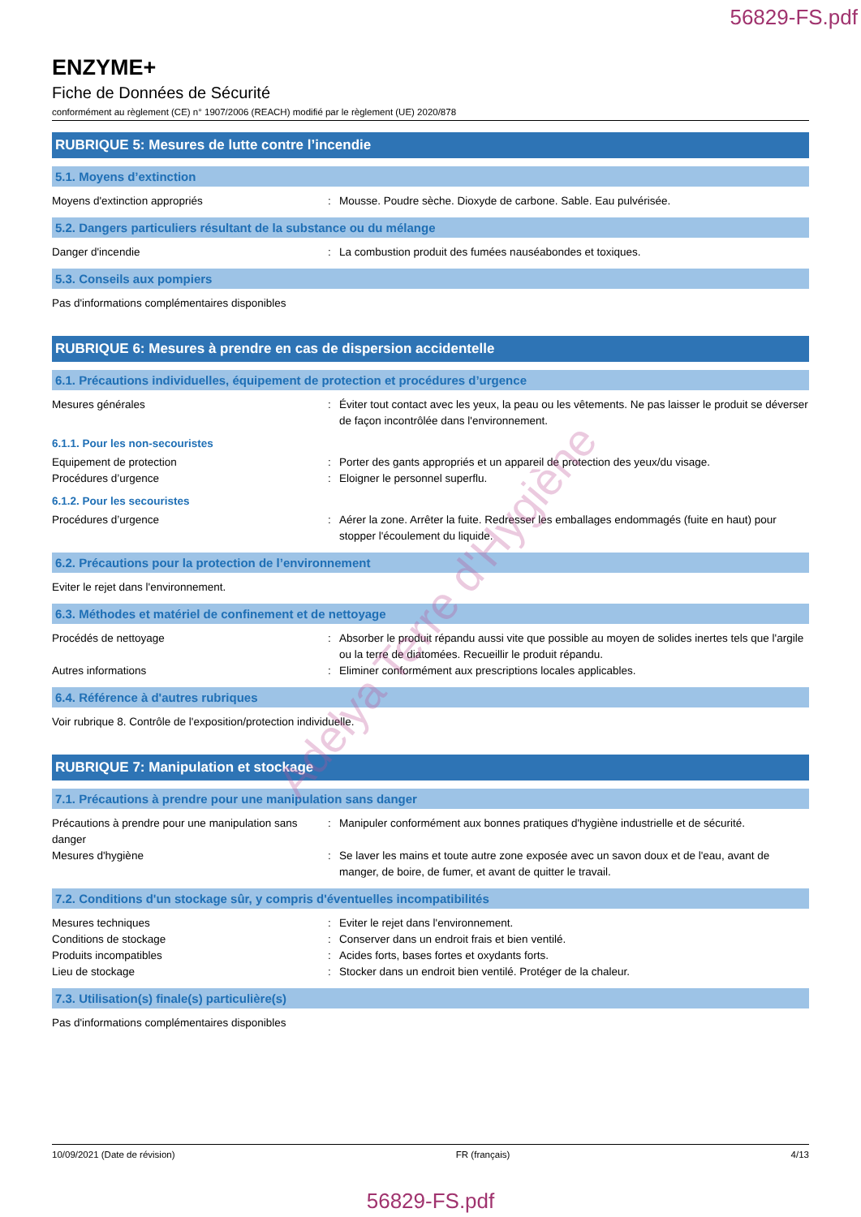56829-FS.pdf
ENZYME+
Fiche de Données de Sécurité
conformément au règlement (CE) n° 1907/2006 (REACH) modifié par le règlement (UE) 2020/878
RUBRIQUE 5: Mesures de lutte contre l’incendie
5.1. Moyens d’extinction
Moyens d'extinction appropriés : Mousse. Poudre sèche. Dioxyde de carbone. Sable. Eau pulvérisée.
5.2. Dangers particuliers résultant de la substance ou du mélange
Danger d'incendie : La combustion produit des fumées nauséabondes et toxiques.
5.3. Conseils aux pompiers
Pas d'informations complémentaires disponibles
RUBRIQUE 6: Mesures à prendre en cas de dispersion accidentelle
6.1. Précautions individuelles, équipement de protection et procédures d’urgence
Mesures générales : Éviter tout contact avec les yeux, la peau ou les vêtements. Ne pas laisser le produit se déverser de façon incontrôlée dans l'environnement.
6.1.1. Pour les non-secouristes
Equipement de protection : Porter des gants appropriés et un appareil de protection des yeux/du visage.
Procédures d’urgence : Eloigner le personnel superflu.
6.1.2. Pour les secouristes
Procédures d’urgence : Aérer la zone. Arrêter la fuite. Redresser les emballages endommagés (fuite en haut) pour stopper l'écoulement du liquide.
6.2. Précautions pour la protection de l’environnement
Eviter le rejet dans l'environnement.
6.3. Méthodes et matériel de confinement et de nettoyage
Procédés de nettoyage : Absorber le produit répandu aussi vite que possible au moyen de solides inertes tels que l'argile ou la terre de diatomées. Recueillir le produit répandu.
Autres informations : Eliminer conformément aux prescriptions locales applicables.
6.4. Référence à d'autres rubriques
Voir rubrique 8. Contrôle de l'exposition/protection individuelle.
RUBRIQUE 7: Manipulation et stockage
7.1. Précautions à prendre pour une manipulation sans danger
Précautions à prendre pour une manipulation sans danger
: Manipuler conformément aux bonnes pratiques d'hygiène industrielle et de sécurité.
Mesures d'hygiène : Se laver les mains et toute autre zone exposée avec un savon doux et de l'eau, avant de manger, de boire, de fumer, et avant de quitter le travail.
7.2. Conditions d'un stockage sûr, y compris d'éventuelles incompatibilités
Mesures techniques : Eviter le rejet dans l'environnement.
Conditions de stockage : Conserver dans un endroit frais et bien ventilé.
Produits incompatibles : Acides forts, bases fortes et oxydants forts.
Lieu de stockage : Stocker dans un endroit bien ventilé. Protéger de la chaleur.
7.3. Utilisation(s) finale(s) particulière(s)
Pas d'informations complémentaires disponibles
Adelya Terre d'Hygiène
10/09/2021 (Date de révision) FR (français) 4/13
56829-FS.pdf